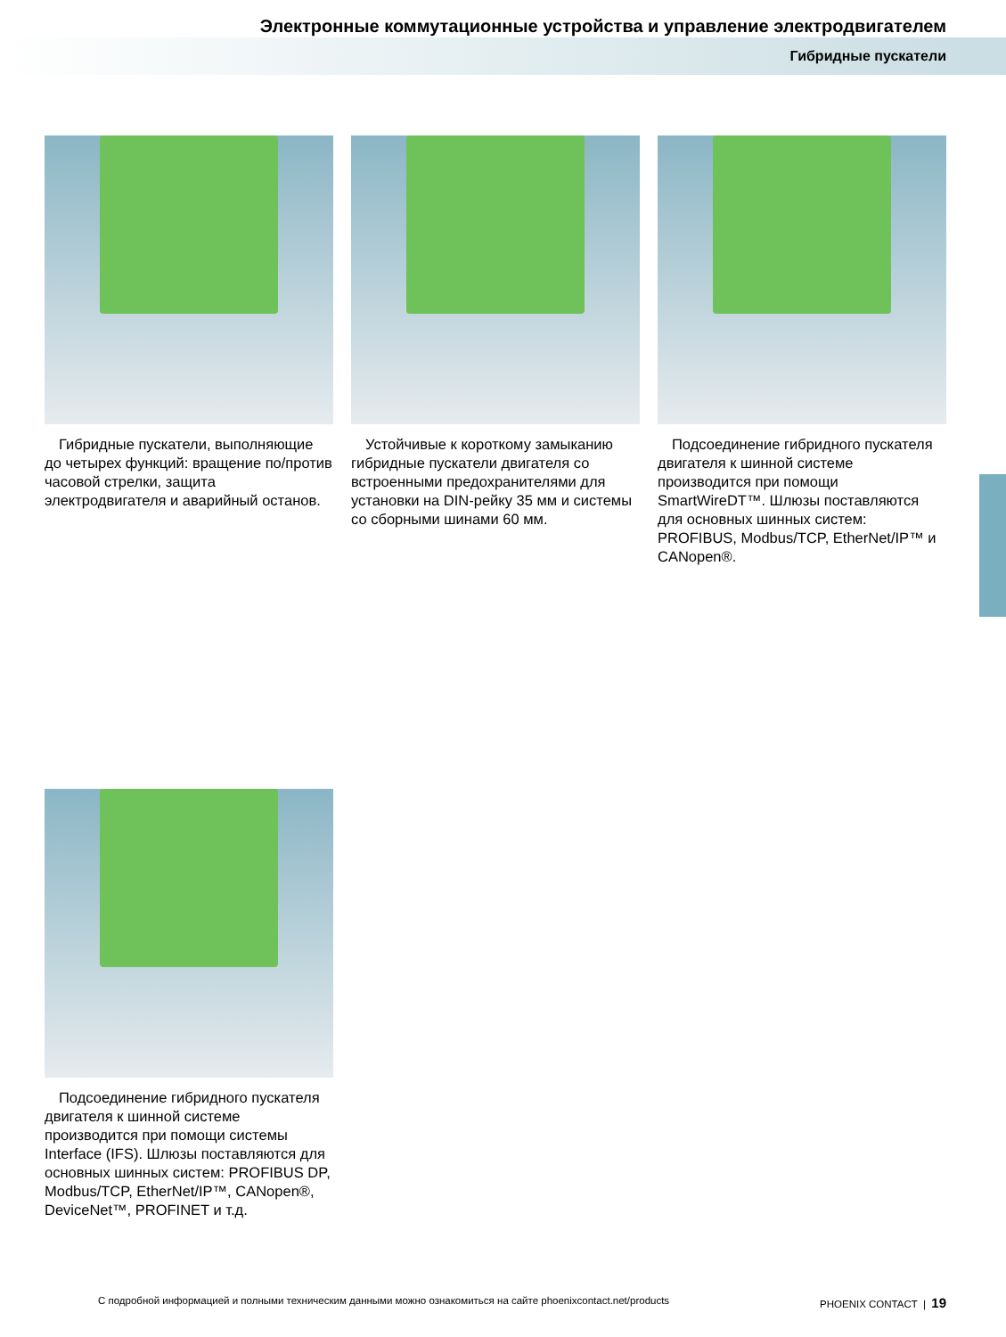Электронные коммутационные устройства и управление электродвигателем
Гибридные пускатели
Гибридные пускатели, выполняющие до четырех функций: вращение по/против часовой стрелки, защита электродвигателя и аварийный останов.
Устойчивые к короткому замыканию гибридные пускатели двигателя со встроенными предохранителями для установки на DIN-рейку 35 мм и системы со сборными шинами 60 мм.
Подсоединение гибридного пускателя двигателя к шинной системе производится при помощи SmartWireDT™. Шлюзы поставляются для основных шинных систем: PROFIBUS, Modbus/TCP, EtherNet/IP™ и CANopen®.
Подсоединение гибридного пускателя двигателя к шинной системе производится при помощи системы Interface (IFS). Шлюзы поставляются для основных шинных систем: PROFIBUS DP, Modbus/TCP, EtherNet/IP™, CANopen®, DeviceNet™, PROFINET и т.д.
С подробной информацией и полными техническим данными можно ознакомиться на сайте phoenixcontact.net/products PHOENIX CONTACT | 19